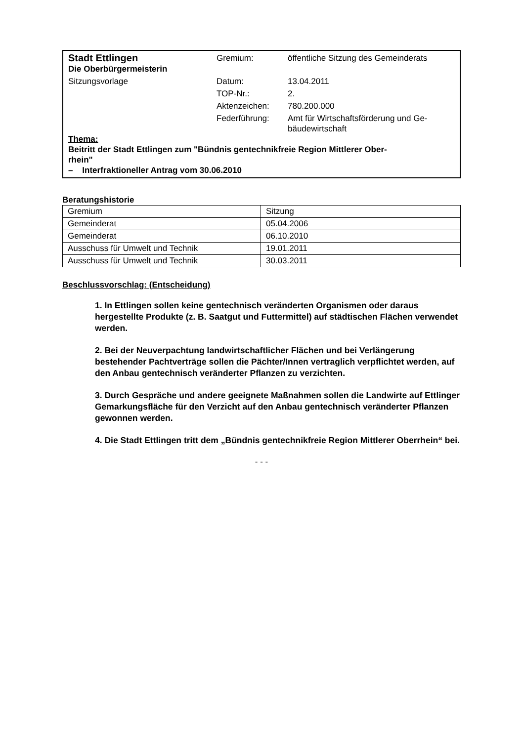| Stadt Ettlingen Die Oberbürgermeisterin | Gremium: | öffentliche Sitzung des Gemeinderats |
| Sitzungsvorlage | Datum: | 13.04.2011 |
| | TOP-Nr.: | 2. |
| | Aktenzeichen: | 780.200.000 |
| | Federführung: | Amt für Wirtschaftsförderung und Ge- bäudewirtschaft |
Thema:
Beitritt der Stadt Ettlingen zum "Bündnis gentechnikfreie Region Mittlerer Ober-
rhein"
– Interfraktioneller Antrag vom 30.06.2010
Beratungshistorie
| Gremium | Sitzung |
| --- | --- |
| Gemeinderat | 05.04.2006 |
| Gemeinderat | 06.10.2010 |
| Ausschuss für Umwelt und Technik | 19.01.2011 |
| Ausschuss für Umwelt und Technik | 30.03.2011 |
Beschlussvorschlag: (Entscheidung)
1. In Ettlingen sollen keine gentechnisch veränderten Organismen oder daraus hergestellte Produkte (z. B. Saatgut und Futtermittel) auf städtischen Flächen verwendet werden.
2. Bei der Neuverpachtung landwirtschaftlicher Flächen und bei Verlängerung bestehender Pachtverträge sollen die Pächter/Innen vertraglich verpflichtet werden, auf den Anbau gentechnisch veränderter Pflanzen zu verzichten.
3. Durch Gespräche und andere geeignete Maßnahmen sollen die Landwirte auf Ettlinger Gemarkungsfläche für den Verzicht auf den Anbau gentechnisch veränderter Pflanzen gewonnen werden.
4. Die Stadt Ettlingen tritt dem „Bündnis gentechnikfreie Region Mittlerer Oberrhein“ bei.
- - -